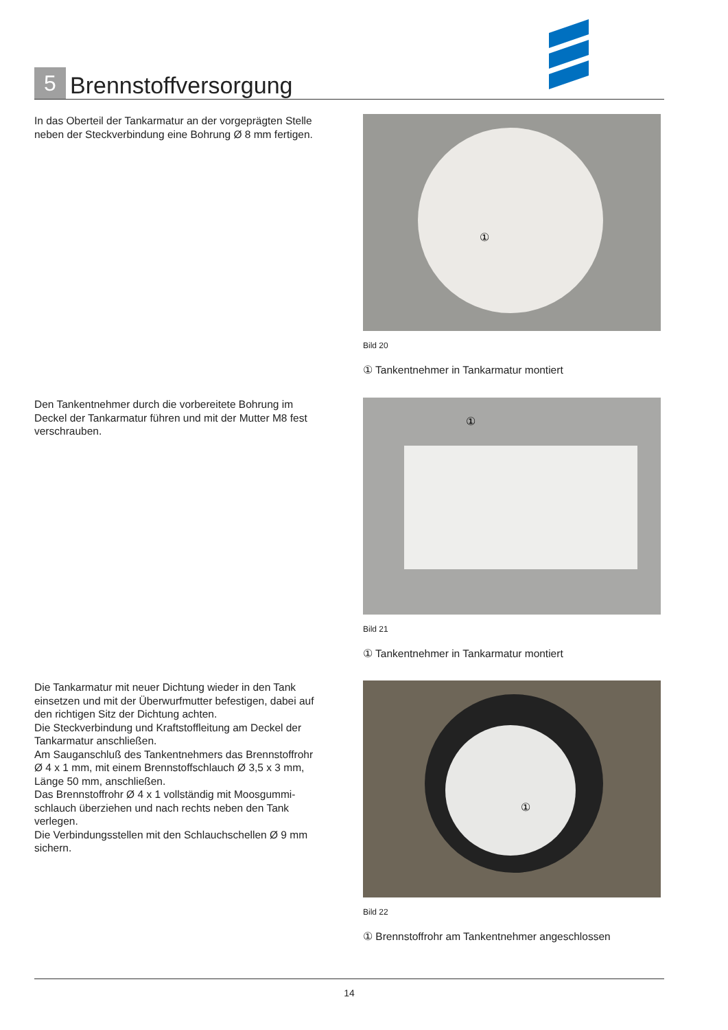5 Brennstoffversorgung
In das Oberteil der Tankarmatur an der vorgeprägten Stelle neben der Steckverbindung eine Bohrung Ø 8 mm fertigen.
①
Bild 20
① Tankentnehmer in Tankarmatur montiert
Den Tankentnehmer durch die vorbereitete Bohrung im Deckel der Tankarmatur führen und mit der Mutter M8 fest verschrauben.
①
Bild 21
① Tankentnehmer in Tankarmatur montiert
Die Tankarmatur mit neuer Dichtung wieder in den Tank einsetzen und mit der Überwurfmutter befestigen, dabei auf den richtigen Sitz der Dichtung achten.
Die Steckverbindung und Kraftstoffleitung am Deckel der Tankarmatur anschließen.
Am Sauganschluß des Tankentnehmers das Brennstoffrohr Ø 4 x 1 mm, mit einem Brennstoffschlauch Ø 3,5 x 3 mm, Länge 50 mm, anschließen.
Das Brennstoffrohr Ø 4 x 1 vollständig mit Moosgummi-schlauch überziehen und nach rechts neben den Tank verlegen.
Die Verbindungsstellen mit den Schlauchschellen Ø 9 mm sichern.
①
Bild 22
① Brennstoffrohr am Tankentnehmer angeschlossen
14